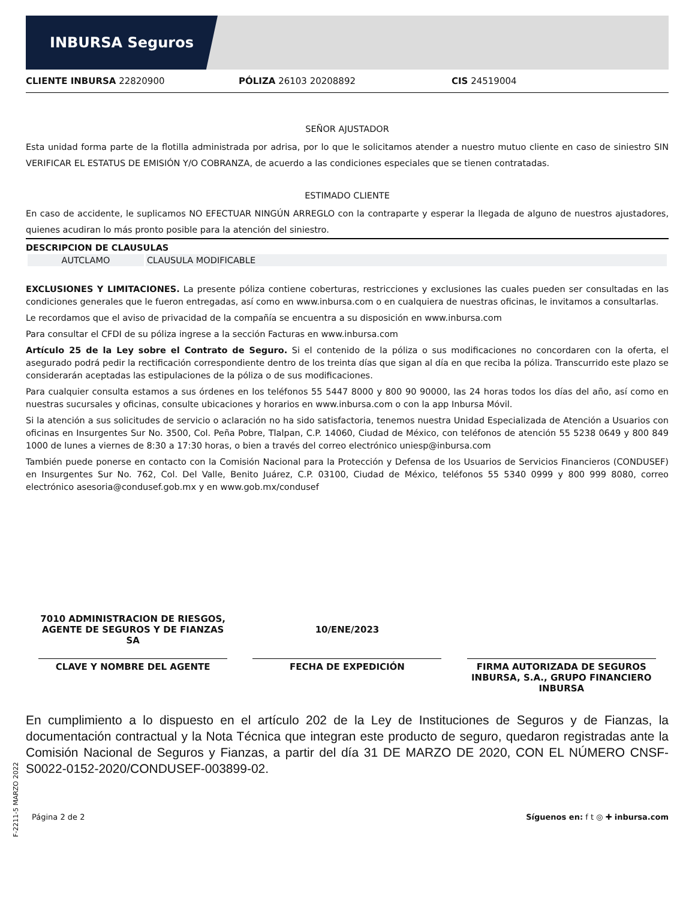F-2211-5 MARZO 2022
INBURSA Seguros
CLIENTE INBURSA 22820900 PÓLIZA 26103 20208892 CIS 24519004
SEÑOR AJUSTADOR
Esta unidad forma parte de la flotilla administrada por adrisa, por lo que le solicitamos atender a nuestro mutuo cliente en caso de siniestro SIN VERIFICAR EL ESTATUS DE EMISIÓN Y/O COBRANZA, de acuerdo a las condiciones especiales que se tienen contratadas.
ESTIMADO CLIENTE
En caso de accidente, le suplicamos NO EFECTUAR NINGÚN ARREGLO con la contraparte y esperar la llegada de alguno de nuestros ajustadores, quienes acudiran lo más pronto posible para la atención del siniestro.
DESCRIPCION DE CLAUSULAS
| AUTCLAMO | CLAUSULA MODIFICABLE |
EXCLUSIONES Y LIMITACIONES. La presente póliza contiene coberturas, restricciones y exclusiones las cuales pueden ser consultadas en las condiciones generales que le fueron entregadas, así como en www.inbursa.com o en cualquiera de nuestras oficinas, le invitamos a consultarlas.
Le recordamos que el aviso de privacidad de la compañía se encuentra a su disposición en www.inbursa.com
Para consultar el CFDI de su póliza ingrese a la sección Facturas en www.inbursa.com
Artículo 25 de la Ley sobre el Contrato de Seguro. Si el contenido de la póliza o sus modificaciones no concordaren con la oferta, el asegurado podrá pedir la rectificación correspondiente dentro de los treinta días que sigan al día en que reciba la póliza. Transcurrido este plazo se considerarán aceptadas las estipulaciones de la póliza o de sus modificaciones.
Para cualquier consulta estamos a sus órdenes en los teléfonos 55 5447 8000 y 800 90 90000, las 24 horas todos los días del año, así como en nuestras sucursales y oficinas, consulte ubicaciones y horarios en www.inbursa.com o con la app Inbursa Móvil.
Si la atención a sus solicitudes de servicio o aclaración no ha sido satisfactoria, tenemos nuestra Unidad Especializada de Atención a Usuarios con oficinas en Insurgentes Sur No. 3500, Col. Peña Pobre, Tlalpan, C.P. 14060, Ciudad de México, con teléfonos de atención 55 5238 0649 y 800 849 1000 de lunes a viernes de 8:30 a 17:30 horas, o bien a través del correo electrónico uniesp@inbursa.com
También puede ponerse en contacto con la Comisión Nacional para la Protección y Defensa de los Usuarios de Servicios Financieros (CONDUSEF) en Insurgentes Sur No. 762, Col. Del Valle, Benito Juárez, C.P. 03100, Ciudad de México, teléfonos 55 5340 0999 y 800 999 8080, correo electrónico asesoria@condusef.gob.mx y en www.gob.mx/condusef
7010 ADMINISTRACION DE RIESGOS, AGENTE DE SEGUROS Y DE FIANZAS SA
CLAVE Y NOMBRE DEL AGENTE
10/ENE/2023
FECHA DE EXPEDICIÓN
FIRMA AUTORIZADA DE SEGUROS INBURSA, S.A., GRUPO FINANCIERO INBURSA
En cumplimiento a lo dispuesto en el artículo 202 de la Ley de Instituciones de Seguros y de Fianzas, la documentación contractual y la Nota Técnica que integran este producto de seguro, quedaron registradas ante la Comisión Nacional de Seguros y Fianzas, a partir del día 31 DE MARZO DE 2020, CON EL NÚMERO CNSF-S0022-0152-2020/CONDUSEF-003899-02.
Página 2 de 2 Síguenos en: f t ◎ ✚ inbursa.com